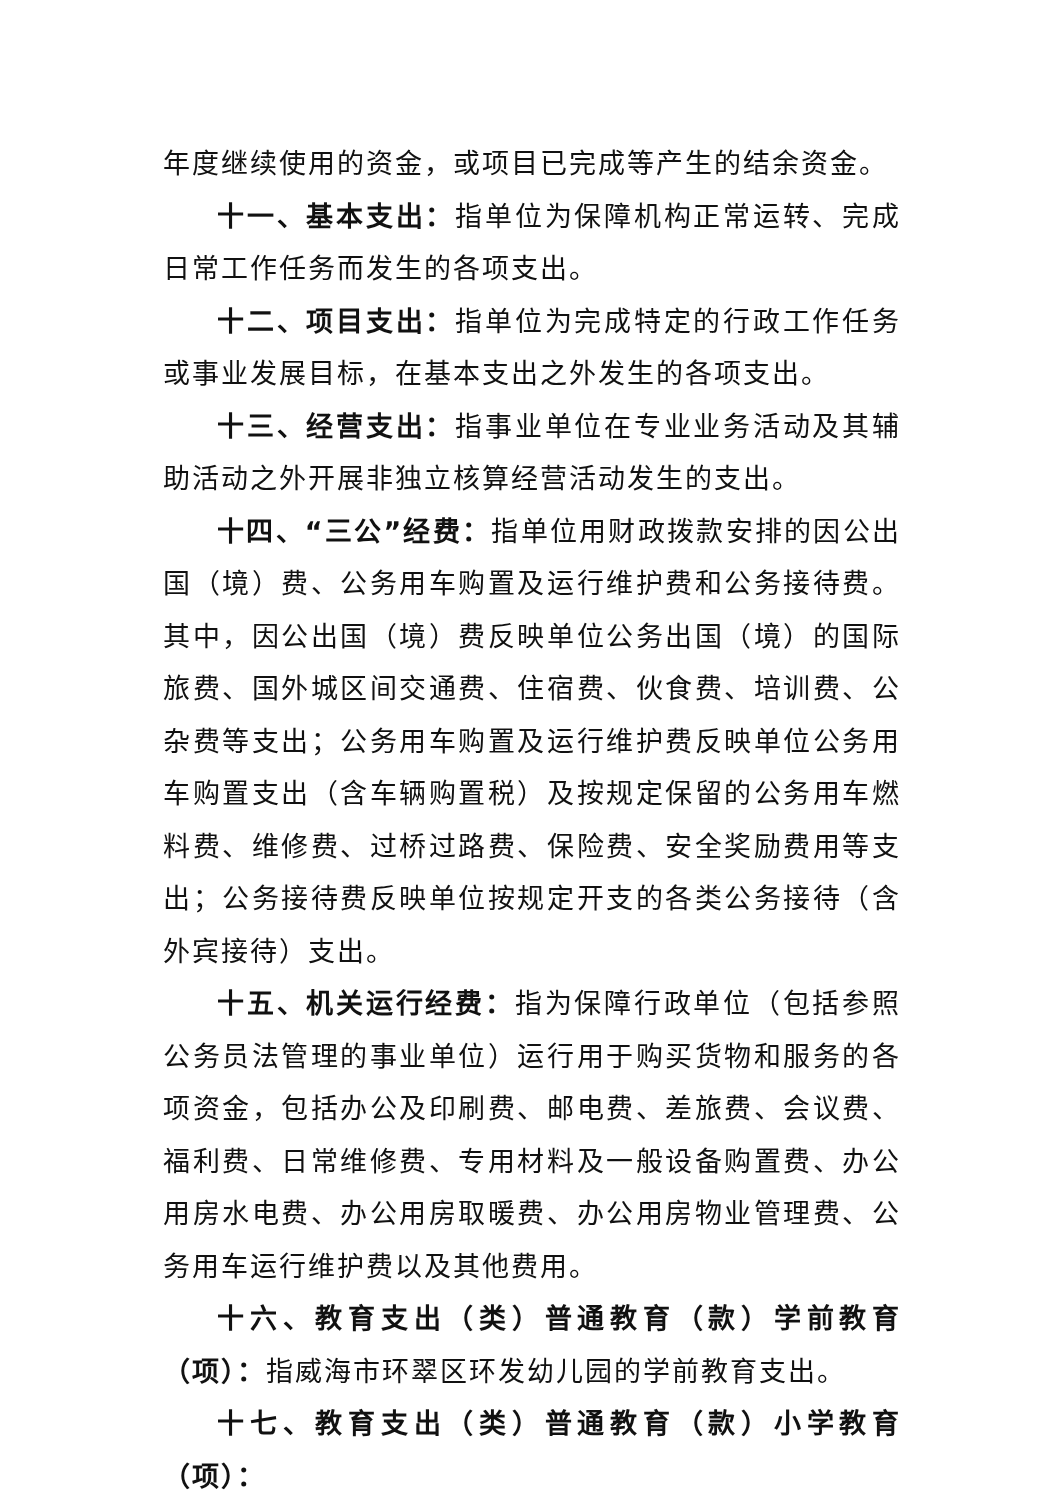年度继续使用的资金，或项目已完成等产生的结余资金。
十一、基本支出：指单位为保障机构正常运转、完成日常工作任务而发生的各项支出。
十二、项目支出：指单位为完成特定的行政工作任务或事业发展目标，在基本支出之外发生的各项支出。
十三、经营支出：指事业单位在专业业务活动及其辅助活动之外开展非独立核算经营活动发生的支出。
十四、“三公”经费：指单位用财政拨款安排的因公出国（境）费、公务用车购置及运行维护费和公务接待费。其中，因公出国（境）费反映单位公务出国（境）的国际旅费、国外城区间交通费、住宿费、伙食费、培训费、公杂费等支出；公务用车购置及运行维护费反映单位公务用车购置支出（含车辆购置税）及按规定保留的公务用车燃料费、维修费、过桥过路费、保险费、安全奖励费用等支出；公务接待费反映单位按规定开支的各类公务接待（含外宾接待）支出。
十五、机关运行经费：指为保障行政单位（包括参照公务员法管理的事业单位）运行用于购买货物和服务的各项资金，包括办公及印刷费、邮电费、差旅费、会议费、福利费、日常维修费、专用材料及一般设备购置费、办公用房水电费、办公用房取暖费、办公用房物业管理费、公务用车运行维护费以及其他费用。
十六、教育支出（类）普通教育（款）学前教育（项）：指威海市环翠区环发幼儿园的学前教育支出。
十七、教育支出（类）普通教育（款）小学教育（项）：